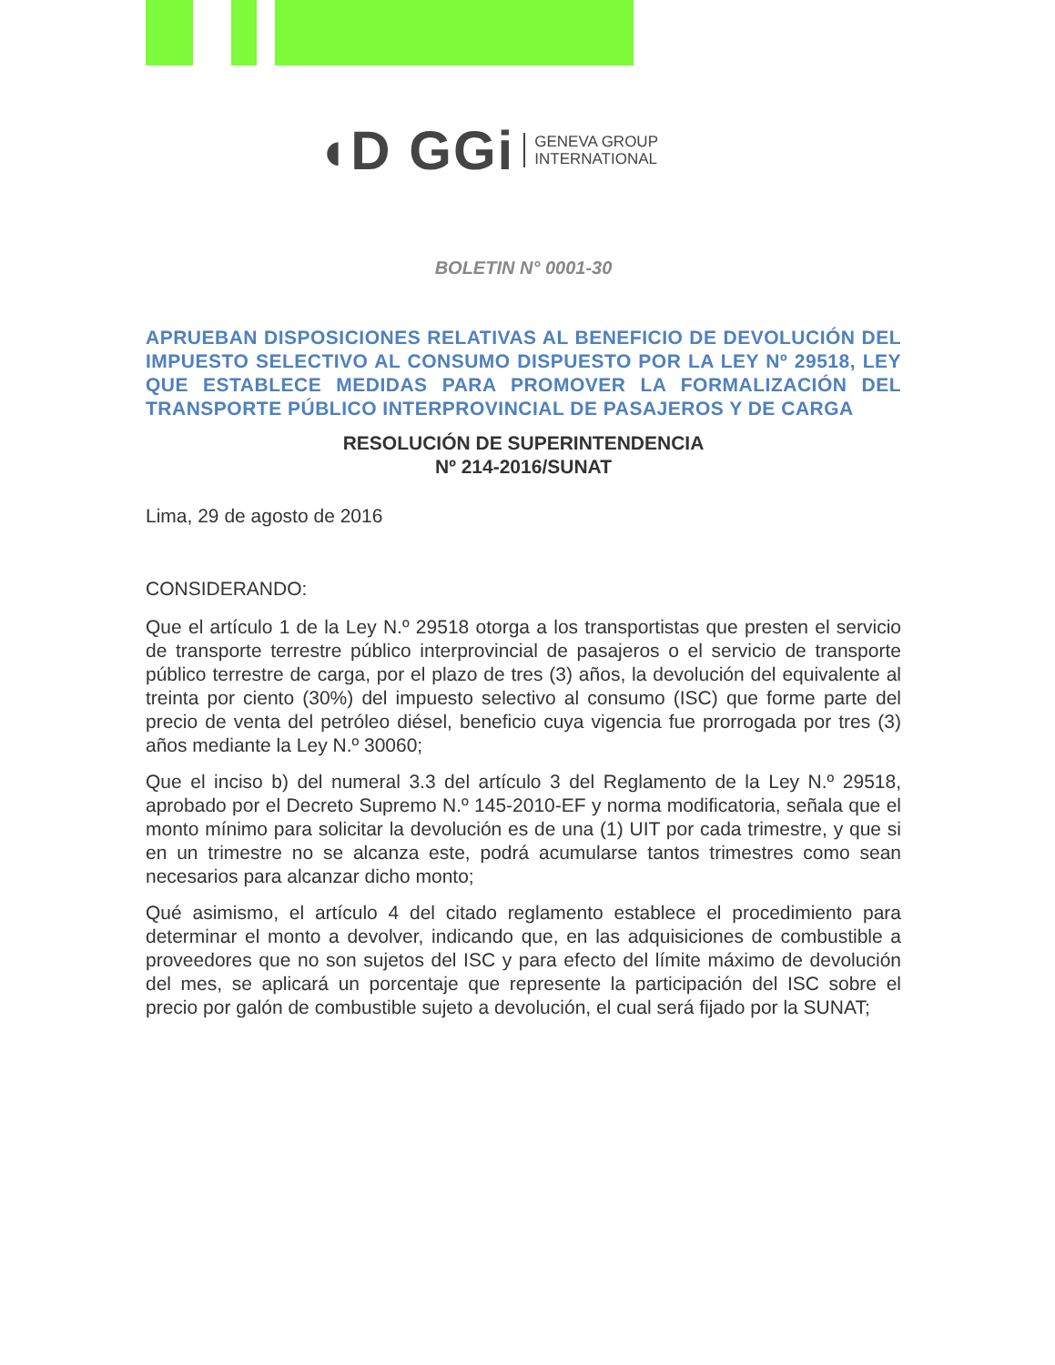◖D GGi GENEVA GROUP
INTERNATIONAL
BOLETIN N° 0001-30
APRUEBAN DISPOSICIONES RELATIVAS AL BENEFICIO DE DEVOLUCIÓN DEL IMPUESTO SELECTIVO AL CONSUMO DISPUESTO POR LA LEY Nº 29518, LEY QUE ESTABLECE MEDIDAS PARA PROMOVER LA FORMALIZACIÓN DEL TRANSPORTE PÚBLICO INTERPROVINCIAL DE PASAJEROS Y DE CARGA
RESOLUCIÓN DE SUPERINTENDENCIA
Nº 214-2016/SUNAT
Lima, 29 de agosto de 2016
CONSIDERANDO:
Que el artículo 1 de la Ley N.º 29518 otorga a los transportistas que presten el servicio de transporte terrestre público interprovincial de pasajeros o el servicio de transporte público terrestre de carga, por el plazo de tres (3) años, la devolución del equivalente al treinta por ciento (30%) del impuesto selectivo al consumo (ISC) que forme parte del precio de venta del petróleo diésel, beneficio cuya vigencia fue prorrogada por tres (3) años mediante la Ley N.º 30060;
Que el inciso b) del numeral 3.3 del artículo 3 del Reglamento de la Ley N.º 29518, aprobado por el Decreto Supremo N.º 145-2010-EF y norma modificatoria, señala que el monto mínimo para solicitar la devolución es de una (1) UIT por cada trimestre, y que si en un trimestre no se alcanza este, podrá acumularse tantos trimestres como sean necesarios para alcanzar dicho monto;
Qué asimismo, el artículo 4 del citado reglamento establece el procedimiento para determinar el monto a devolver, indicando que, en las adquisiciones de combustible a proveedores que no son sujetos del ISC y para efecto del límite máximo de devolución del mes, se aplicará un porcentaje que represente la participación del ISC sobre el precio por galón de combustible sujeto a devolución, el cual será fijado por la SUNAT;